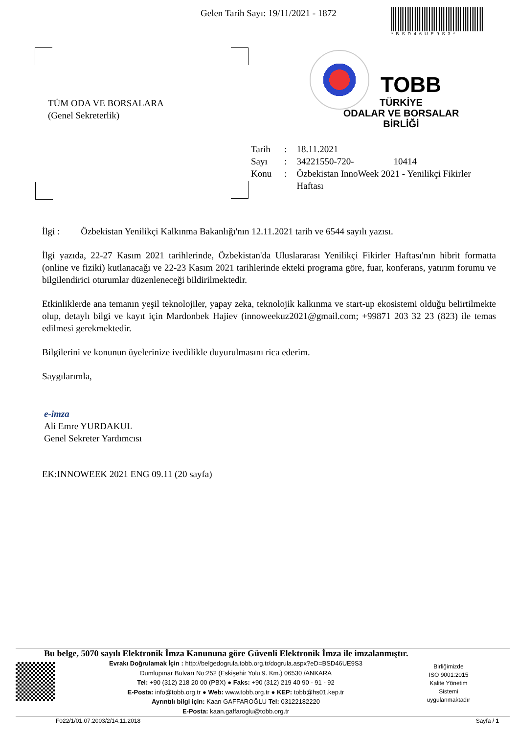Gelen Tarih Sayı: 19/11/2021 - 1872
*BSD46UE9S3*
TÜM ODA VE BORSALARA
(Genel Sekreterlik)
TOBB
TÜRKİYE
ODALAR VE BORSALAR
BİRLİĞİ
| Tarih | : | 18.11.2021 |
| Sayı | : | 34221550-720- 10414 |
| Konu | : | Özbekistan InnoWeek 2021 - Yenilikçi Fikirler Haftası |
İlgi : Özbekistan Yenilikçi Kalkınma Bakanlığı'nın 12.11.2021 tarih ve 6544 sayılı yazısı.
İlgi yazıda, 22-27 Kasım 2021 tarihlerinde, Özbekistan'da Uluslararası Yenilikçi Fikirler Haftası'nın hibrit formatta (online ve fiziki) kutlanacağı ve 22-23 Kasım 2021 tarihlerinde ekteki programa göre, fuar, konferans, yatırım forumu ve bilgilendirici oturumlar düzenleneceği bildirilmektedir.
Etkinliklerde ana temanın yeşil teknolojiler, yapay zeka, teknolojik kalkınma ve start-up ekosistemi olduğu belirtilmekte olup, detaylı bilgi ve kayıt için Mardonbek Hajiev (innoweekuz2021@gmail.com; +99871 203 32 23 (823) ile temas edilmesi gerekmektedir.
Bilgilerini ve konunun üyelerinize ivedilikle duyurulmasını rica ederim.
Saygılarımla,
e-imza
Ali Emre YURDAKUL
Genel Sekreter Yardımcısı
EK:INNOWEEK 2021 ENG 09.11 (20 sayfa)
Bu belge, 5070 sayılı Elektronik İmza Kanununa göre Güvenli Elektronik İmza ile imzalanmıştır.
Evrakı Doğrulamak İçin : http://belgedogrula.tobb.org.tr/dogrula.aspx?eD=BSD46UE9S3
Dumlupınar Bulvarı No:252 (Eskişehir Yolu 9. Km.) 06530 /ANKARA
Tel: +90 (312) 218 20 00 (PBX) ● Faks: +90 (312) 219 40 90 - 91 - 92
E-Posta: info@tobb.org.tr ● Web: www.tobb.org.tr ● KEP: tobb@hs01.kep.tr
Ayrıntılı bilgi için: Kaan GAFFAROĞLU Tel: 03122182220
E-Posta: kaan.gaffaroglu@tobb.org.tr
Birliğimizde
ISO 9001:2015
Kalite Yönetim
Sistemi
uygulanmaktadır
F022/1/01.07.2003/2/14.11.2018 Sayfa / 1